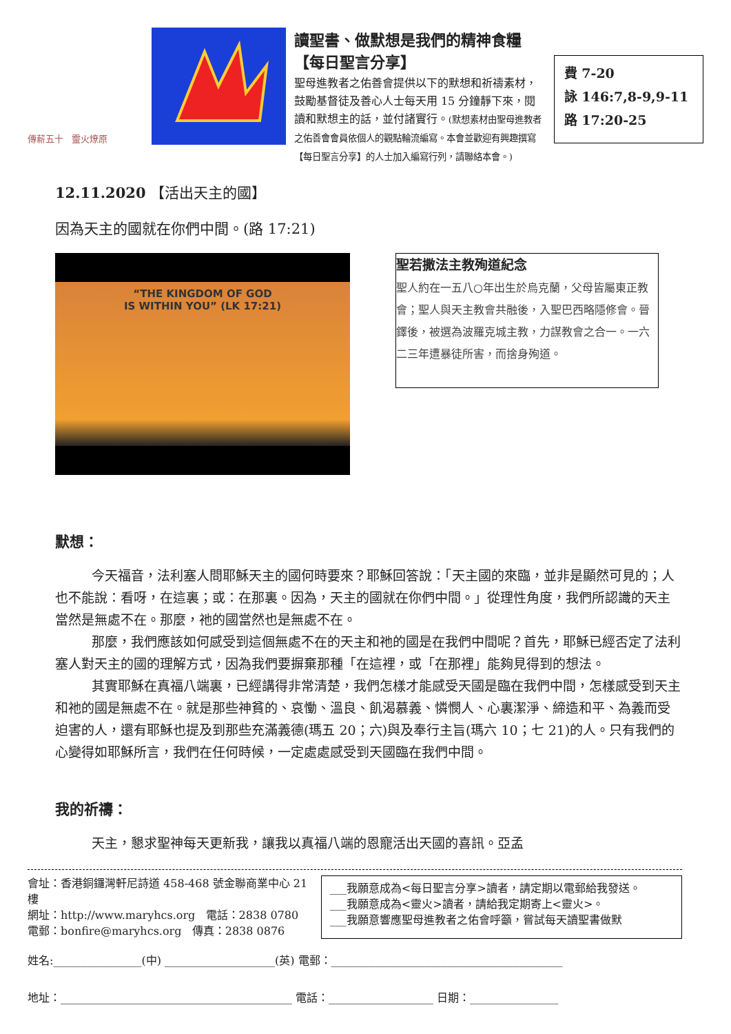傳薪五十 靈火燎原
讀聖書、做默想是我們的精神食糧【每日聖言分享】
聖母進教者之佑善會提供以下的默想和祈禱素材，鼓勵基督徒及善心人士每天用 15 分鐘靜下來，閱讀和默想主的話，並付諸實行。(默想素材由聖母進教者之佑善會會員依個人的觀點輪流編寫。本會並歡迎有興趣撰寫【每日聖言分享】的人士加入編寫行列，請聯絡本會。)
費 7-20
詠 146:7,8-9,9-11
路 17:20-25
12.11.2020 【活出天主的國】
因為天主的國就在你們中間。(路 17:21)
“THE KINGDOM OF GOD
IS WITHIN YOU” (LK 17:21)
聖若撒法主教殉道紀念
聖人約在一五八○年出生於烏克蘭，父母皆屬東正教會；聖人與天主教會共融後，入聖巴西略隱修會。晉鐸後，被選為波羅克城主教，力謀教會之合一。一六二三年遭暴徒所害，而捨身殉道。
默想：
今天福音，法利塞人問耶穌天主的國何時要來？耶穌回答說：「天主國的來臨，並非是顯然可見的；人也不能說：看呀，在這裏；或：在那裏。因為，天主的國就在你們中間。」從理性角度，我們所認識的天主當然是無處不在。那麼，祂的國當然也是無處不在。
那麼，我們應該如何感受到這個無處不在的天主和祂的國是在我們中間呢？首先，耶穌已經否定了法利塞人對天主的國的理解方式，因為我們要摒棄那種「在這裡，或「在那裡」能夠見得到的想法。
其實耶穌在真福八端裏，已經講得非常清楚，我們怎樣才能感受天國是臨在我們中間，怎樣感受到天主和祂的國是無處不在。就是那些神貧的、哀慟、溫良、飢渴慕義、憐憫人、心裏潔淨、締造和平、為義而受迫害的人，還有耶穌也提及到那些充滿義德(瑪五 20；六)與及奉行主旨(瑪六 10；七 21)的人。只有我們的心變得如耶穌所言，我們在任何時候，一定處處感受到天國臨在我們中間。
我的祈禱：
天主，懇求聖神每天更新我，讓我以真福八端的恩寵活出天國的喜訊。亞孟
會址：香港銅鑼灣軒尼詩道 458-468 號金聯商業中心 21 樓
網址：http://www.maryhcs.org 電話：2838 0780
電郵：bonfire@maryhcs.org 傳真：2838 0876
___我願意成為<每日聖言分享>讀者，請定期以電郵給我發送。
___我願意成為<靈火>讀者，請給我定期寄上<靈火>。
___我願意響應聖母進教者之佑會呼籲，嘗試每天讀聖書做默
姓名:________________(中) ____________________(英) 電郵：__________________________________________
地址：__________________________________________ 電話：___________________ 日期：________________